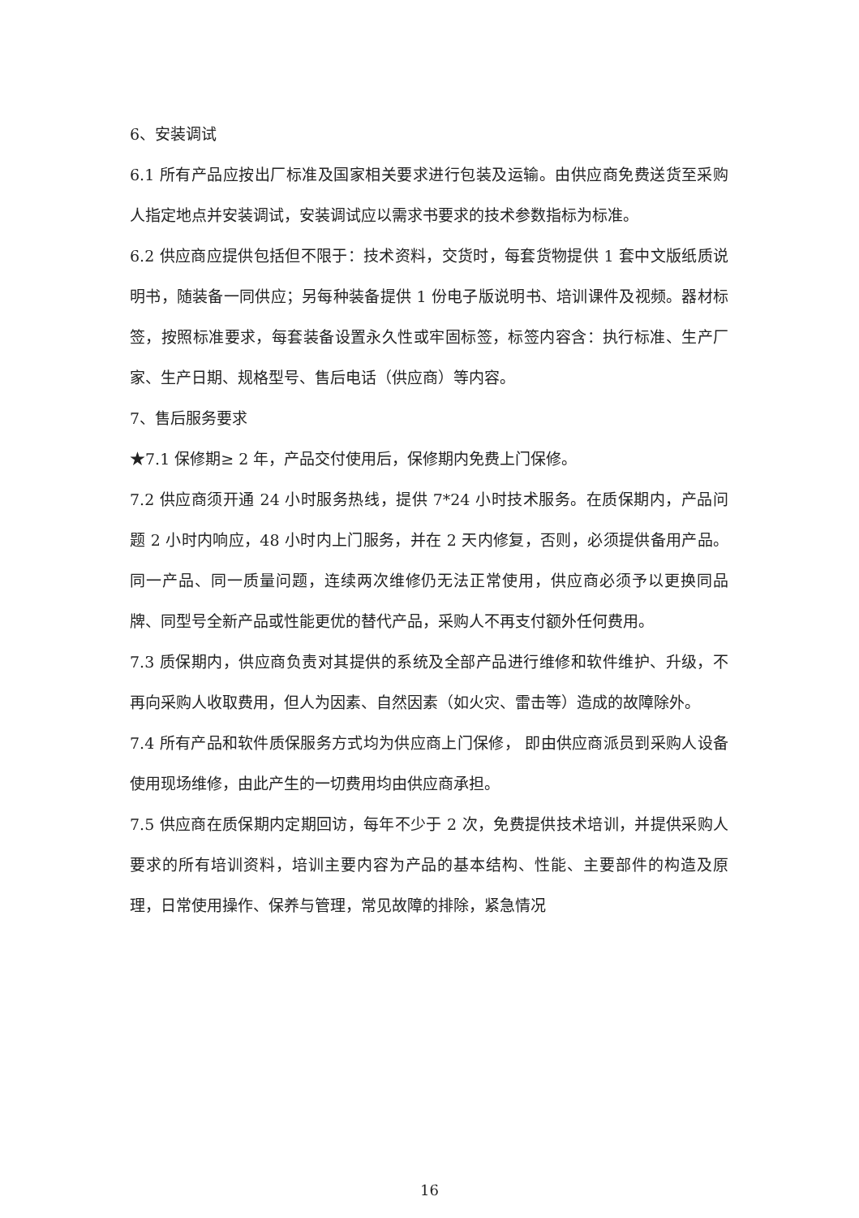6、安装调试
6.1 所有产品应按出厂标准及国家相关要求进行包装及运输。由供应商免费送货至采购人指定地点并安装调试，安装调试应以需求书要求的技术参数指标为标准。
6.2 供应商应提供包括但不限于：技术资料，交货时，每套货物提供 1 套中文版纸质说明书，随装备一同供应；另每种装备提供 1 份电子版说明书、培训课件及视频。器材标签，按照标准要求，每套装备设置永久性或牢固标签，标签内容含：执行标准、生产厂家、生产日期、规格型号、售后电话（供应商）等内容。
7、售后服务要求
★7.1 保修期≥ 2 年，产品交付使用后，保修期内免费上门保修。
7.2 供应商须开通 24 小时服务热线，提供 7*24 小时技术服务。在质保期内，产品问题 2 小时内响应，48 小时内上门服务，并在 2 天内修复，否则，必须提供备用产品。同一产品、同一质量问题，连续两次维修仍无法正常使用，供应商必须予以更换同品牌、同型号全新产品或性能更优的替代产品，采购人不再支付额外任何费用。
7.3 质保期内，供应商负责对其提供的系统及全部产品进行维修和软件维护、升级，不再向采购人收取费用，但人为因素、自然因素（如火灾、雷击等）造成的故障除外。
7.4 所有产品和软件质保服务方式均为供应商上门保修， 即由供应商派员到采购人设备使用现场维修，由此产生的一切费用均由供应商承担。
7.5 供应商在质保期内定期回访，每年不少于 2 次，免费提供技术培训，并提供采购人要求的所有培训资料，培训主要内容为产品的基本结构、性能、主要部件的构造及原理，日常使用操作、保养与管理，常见故障的排除，紧急情况
16